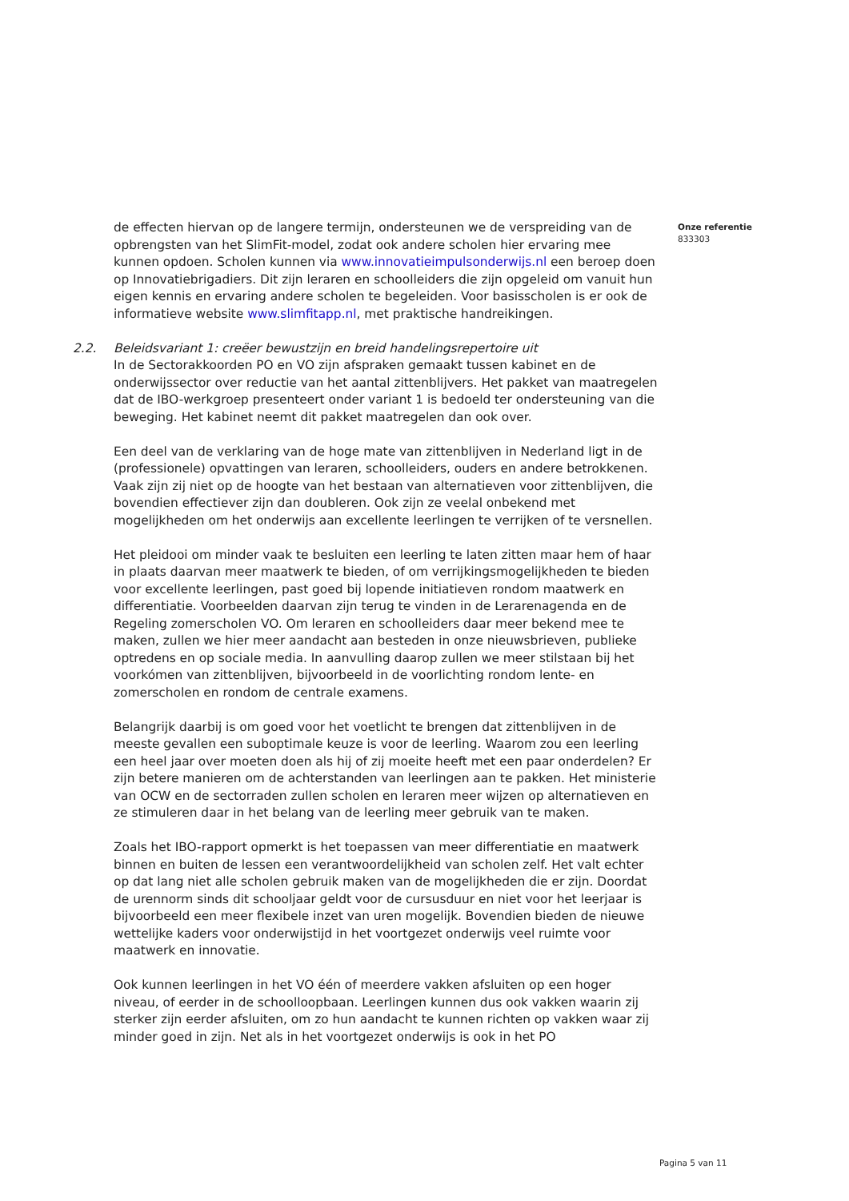de effecten hiervan op de langere termijn, ondersteunen we de verspreiding van de opbrengsten van het SlimFit-model, zodat ook andere scholen hier ervaring mee kunnen opdoen. Scholen kunnen via www.innovatieimpulsonderwijs.nl een beroep doen op Innovatiebrigadiers. Dit zijn leraren en schoolleiders die zijn opgeleid om vanuit hun eigen kennis en ervaring andere scholen te begeleiden. Voor basisscholen is er ook de informatieve website www.slimfitapp.nl, met praktische handreikingen.
2.2. Beleidsvariant 1: creëer bewustzijn en breid handelingsrepertoire uit
In de Sectorakkoorden PO en VO zijn afspraken gemaakt tussen kabinet en de onderwijssector over reductie van het aantal zittenblijvers. Het pakket van maatregelen dat de IBO-werkgroep presenteert onder variant 1 is bedoeld ter ondersteuning van die beweging. Het kabinet neemt dit pakket maatregelen dan ook over.
Een deel van de verklaring van de hoge mate van zittenblijven in Nederland ligt in de (professionele) opvattingen van leraren, schoolleiders, ouders en andere betrokkenen. Vaak zijn zij niet op de hoogte van het bestaan van alternatieven voor zittenblijven, die bovendien effectiever zijn dan doubleren. Ook zijn ze veelal onbekend met mogelijkheden om het onderwijs aan excellente leerlingen te verrijken of te versnellen.
Het pleidooi om minder vaak te besluiten een leerling te laten zitten maar hem of haar in plaats daarvan meer maatwerk te bieden, of om verrijkingsmogelijkheden te bieden voor excellente leerlingen, past goed bij lopende initiatieven rondom maatwerk en differentiatie. Voorbeelden daarvan zijn terug te vinden in de Lerarenagenda en de Regeling zomerscholen VO. Om leraren en schoolleiders daar meer bekend mee te maken, zullen we hier meer aandacht aan besteden in onze nieuwsbrieven, publieke optredens en op sociale media. In aanvulling daarop zullen we meer stilstaan bij het voorkómen van zittenblijven, bijvoorbeeld in de voorlichting rondom lente- en zomerscholen en rondom de centrale examens.
Belangrijk daarbij is om goed voor het voetlicht te brengen dat zittenblijven in de meeste gevallen een suboptimale keuze is voor de leerling. Waarom zou een leerling een heel jaar over moeten doen als hij of zij moeite heeft met een paar onderdelen? Er zijn betere manieren om de achterstanden van leerlingen aan te pakken. Het ministerie van OCW en de sectorraden zullen scholen en leraren meer wijzen op alternatieven en ze stimuleren daar in het belang van de leerling meer gebruik van te maken.
Zoals het IBO-rapport opmerkt is het toepassen van meer differentiatie en maatwerk binnen en buiten de lessen een verantwoordelijkheid van scholen zelf. Het valt echter op dat lang niet alle scholen gebruik maken van de mogelijkheden die er zijn. Doordat de urennorm sinds dit schooljaar geldt voor de cursusduur en niet voor het leerjaar is bijvoorbeeld een meer flexibele inzet van uren mogelijk. Bovendien bieden de nieuwe wettelijke kaders voor onderwijstijd in het voortgezet onderwijs veel ruimte voor maatwerk en innovatie.
Ook kunnen leerlingen in het VO één of meerdere vakken afsluiten op een hoger niveau, of eerder in de schoolloopbaan. Leerlingen kunnen dus ook vakken waarin zij sterker zijn eerder afsluiten, om zo hun aandacht te kunnen richten op vakken waar zij minder goed in zijn. Net als in het voortgezet onderwijs is ook in het PO
Onze referentie
833303
Pagina 5 van 11